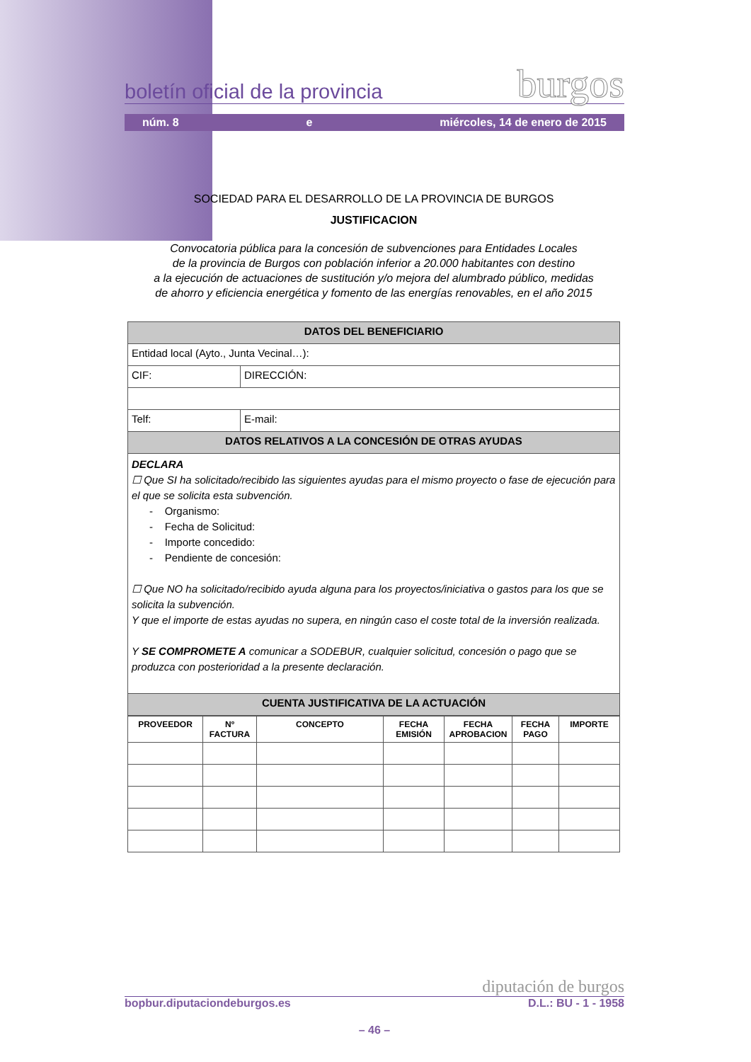boletín oficial de la provincia burgos
núm. 8 e miércoles, 14 de enero de 2015
SOCIEDAD PARA EL DESARROLLO DE LA PROVINCIA DE BURGOS
JUSTIFICACION
Convocatoria pública para la concesión de subvenciones para Entidades Locales
de la provincia de Burgos con población inferior a 20.000 habitantes con destino
a la ejecución de actuaciones de sustitución y/o mejora del alumbrado público, medidas
de ahorro y eficiencia energética y fomento de las energías renovables, en el año 2015
| DATOS DEL BENEFICIARIO | |
| Entidad local (Ayto., Junta Vecinal…): | |
| CIF: | DIRECCIÓN: |
| Telf: | E-mail: |
| DATOS RELATIVOS A LA CONCESIÓN DE OTRAS AYUDAS | |
| DECLARA ☐ Que SI ha solicitado/recibido las siguientes ayudas para el mismo proyecto o fase de ejecución para el que se solicita esta subvención. - Organismo: - Fecha de Solicitud: - Importe concedido: - Pendiente de concesión: ☐ Que NO ha solicitado/recibido ayuda alguna para los proyectos/iniciativa o gastos para los que se solicita la subvención. Y que el importe de estas ayudas no supera, en ningún caso el coste total de la inversión realizada. Y SE COMPROMETE A comunicar a SODEBUR, cualquier solicitud, concesión o pago que se produzca con posterioridad a la presente declaración. | |
| CUENTA JUSTIFICATIVA DE LA ACTUACIÓN | |
| PROVEEDOR | Nº FACTURA | CONCEPTO | FECHA EMISIÓN | FECHA APROBACION | FECHA PAGO | IMPORTE |
| --- | --- | --- | --- | --- | --- | --- |
diputación de burgos
bopbur.diputaciondeburgos.es D.L.: BU - 1 - 1958
– 46 –